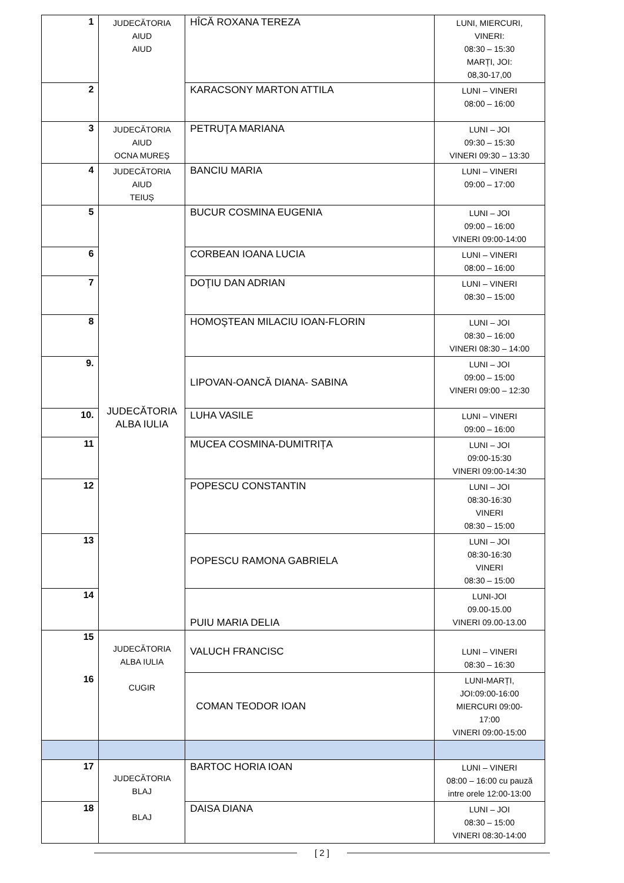| 1 | JUDECĂTORIA AIUD AIUD | HÎCĂ ROXANA TEREZA | LUNI, MIERCURI, VINERI: 08:30 – 15:30 MARȚI, JOI: 08,30-17,00 |
| 2 | | KARACSONY MARTON ATTILA | LUNI – VINERI 08:00 – 16:00 |
| 3 | JUDECĂTORIA AIUD OCNA MUREȘ | PETRUŢA MARIANA | LUNI – JOI 09:30 – 15:30 VINERI 09:30 – 13:30 |
| 4 | JUDECĂTORIA AIUD TEIUȘ | BANCIU MARIA | LUNI – VINERI 09:00 – 17:00 |
| 5 | JUDECĂTORIA ALBA IULIA | BUCUR COSMINA EUGENIA | LUNI – JOI 09:00 – 16:00 VINERI 09:00-14:00 |
| 6 | | CORBEAN IOANA LUCIA | LUNI – VINERI 08:00 – 16:00 |
| 7 | | DOŢIU DAN ADRIAN | LUNI – VINERI 08:30 – 15:00 |
| 8 | | HOMOŞTEAN MILACIU IOAN-FLORIN | LUNI – JOI 08:30 – 16:00 VINERI 08:30 – 14:00 |
| 9. | | LIPOVAN-OANCĂ DIANA- SABINA | LUNI – JOI 09:00 – 15:00 VINERI 09:00 – 12:30 |
| 10. | | LUHA VASILE | LUNI – VINERI 09:00 – 16:00 |
| 11 | | MUCEA COSMINA-DUMITRIȚA | LUNI – JOI 09:00-15:30 VINERI 09:00-14:30 |
| 12 | | POPESCU CONSTANTIN | LUNI – JOI 08:30-16:30 VINERI 08:30 – 15:00 |
| 13 | | POPESCU RAMONA GABRIELA | LUNI – JOI 08:30-16:30 VINERI 08:30 – 15:00 |
| 14 | | PUIU MARIA DELIA | LUNI-JOI 09.00-15.00 VINERI 09.00-13.00 |
| 15 16 | JUDECĂTORIA ALBA IULIA CUGIR | VALUCH FRANCISC | LUNI – VINERI 08:30 – 16:30 |
| | | COMAN TEODOR IOAN | LUNI-MARȚI, JOI:09:00-16:00 MIERCURI 09:00- 17:00 VINERI 09:00-15:00 |
| 17 | JUDECĂTORIA BLAJ BLAJ | BARTOC HORIA IOAN | LUNI – VINERI 08:00 – 16:00 cu pauză intre orele 12:00-13:00 |
| 18 | | DAISA DIANA | LUNI – JOI 08:30 – 15:00 VINERI 08:30-14:00 |
[ 2 ]